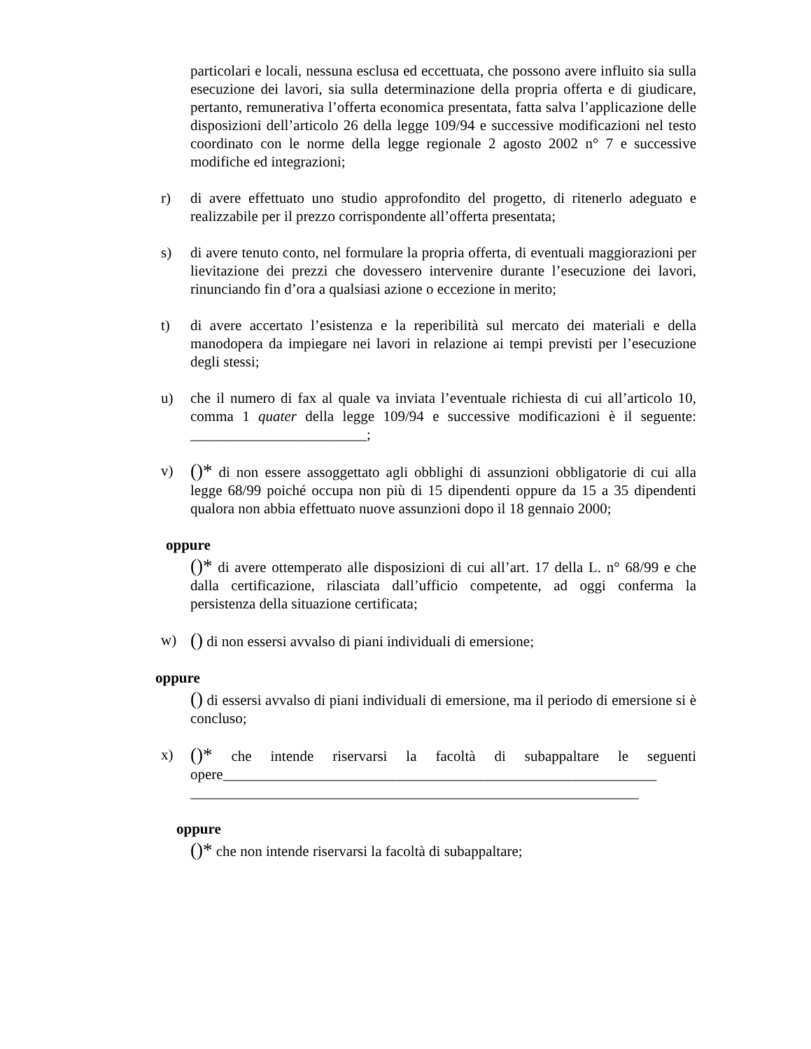particolari e locali, nessuna esclusa ed eccettuata, che possono avere influito sia sulla esecuzione dei lavori, sia sulla determinazione della propria offerta e di giudicare, pertanto, remunerativa l’offerta economica presentata, fatta salva l’applicazione delle disposizioni dell’articolo 26 della legge 109/94 e successive modificazioni nel testo coordinato con le norme della legge regionale 2 agosto 2002 n° 7 e successive modifiche ed integrazioni;
r) di avere effettuato uno studio approfondito del progetto, di ritenerlo adeguato e realizzabile per il prezzo corrispondente all’offerta presentata;
s) di avere tenuto conto, nel formulare la propria offerta, di eventuali maggiorazioni per lievitazione dei prezzi che dovessero intervenire durante l’esecuzione dei lavori, rinunciando fin d’ora a qualsiasi azione o eccezione in merito;
t) di avere accertato l’esistenza e la reperibilità sul mercato dei materiali e della manodopera da impiegare nei lavori in relazione ai tempi previsti per l’esecuzione degli stessi;
u) che il numero di fax al quale va inviata l’eventuale richiesta di cui all’articolo 10, comma 1 quater della legge 109/94 e successive modificazioni è il seguente: ________________________;
v)
()* di non essere assoggettato agli obblighi di assunzioni obbligatorie di cui alla legge 68/99 poiché occupa non più di 15 dipendenti oppure da 15 a 35 dipendenti qualora non abbia effettuato nuove assunzioni dopo il 18 gennaio 2000;
oppure
()* di avere ottemperato alle disposizioni di cui all’art. 17 della L. n° 68/99 e che dalla certificazione, rilasciata dall’ufficio competente, ad oggi conferma la persistenza della situazione certificata;
w)
() di non essersi avvalso di piani individuali di emersione;
oppure
() di essersi avvalso di piani individuali di emersione, ma il periodo di emersione si è concluso;
x)
()* che intende riservarsi la facoltà di subappaltare le seguenti opere___________________________________________________________
_____________________________________________________________
oppure
()* che non intende riservarsi la facoltà di subappaltare;